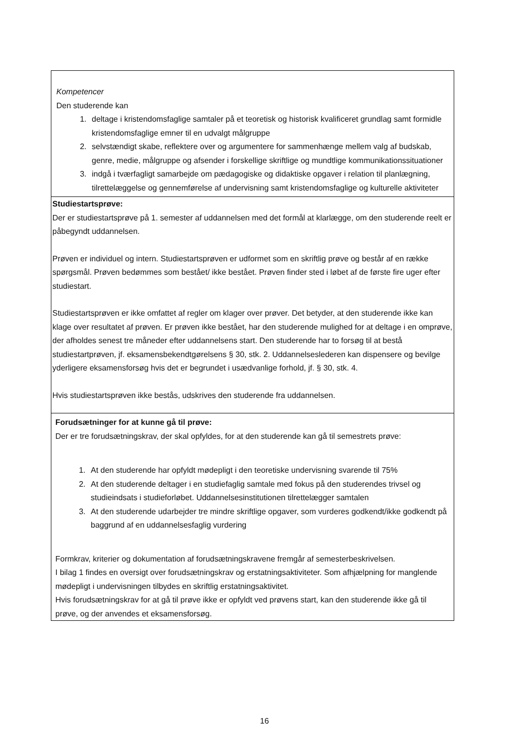| Kompetencer Den studerende kan 1. deltage i kristendomsfaglige samtaler på et teoretisk og historisk kvalificeret grundlag samt formidle kristendomsfaglige emner til en udvalgt målgruppe 2. selvstændigt skabe, reflektere over og argumentere for sammenhænge mellem valg af budskab, genre, medie, målgruppe og afsender i forskellige skriftlige og mundtlige kommunikationssituationer 3. indgå i tværfagligt samarbejde om pædagogiske og didaktiske opgaver i relation til planlægning, tilrettelæggelse og gennemførelse af undervisning samt kristendomsfaglige og kulturelle aktiviteter |
| Studiestartsprøve: Der er studiestartsprøve på 1. semester af uddannelsen med det formål at klarlægge, om den studerende reelt er påbegyndt uddannelsen. Prøven er individuel og intern. Studiestartsprøven er udformet som en skriftlig prøve og består af en række spørgsmål. Prøven bedømmes som bestået/ ikke bestået. Prøven finder sted i løbet af de første fire uger efter studiestart. Studiestartsprøven er ikke omfattet af regler om klager over prøver. Det betyder, at den studerende ikke kan klage over resultatet af prøven. Er prøven ikke bestået, har den studerende mulighed for at deltage i en omprøve, der afholdes senest tre måneder efter uddannelsens start. Den studerende har to forsøg til at bestå studiestartprøven, jf. eksamensbekendtgørelsens § 30, stk. 2. Uddannelseslederen kan dispensere og bevilge yderligere eksamensforsøg hvis det er begrundet i usædvanlige forhold, jf. § 30, stk. 4. Hvis studiestartsprøven ikke bestås, udskrives den studerende fra uddannelsen. |
| Forudsætninger for at kunne gå til prøve: Der er tre forudsætningskrav, der skal opfyldes, for at den studerende kan gå til semestrets prøve: 1. At den studerende har opfyldt mødepligt i den teoretiske undervisning svarende til 75% 2. At den studerende deltager i en studiefaglig samtale med fokus på den studerendes trivsel og studieindsats i studieforløbet. Uddannelsesinstitutionen tilrettelægger samtalen 3. At den studerende udarbejder tre mindre skriftlige opgaver, som vurderes godkendt/ikke godkendt på baggrund af en uddannelsesfaglig vurdering Formkrav, kriterier og dokumentation af forudsætningskravene fremgår af semesterbeskrivelsen. I bilag 1 findes en oversigt over forudsætningskrav og erstatningsaktiviteter. Som afhjælpning for manglende mødepligt i undervisningen tilbydes en skriftlig erstatningsaktivitet. Hvis forudsætningskrav for at gå til prøve ikke er opfyldt ved prøvens start, kan den studerende ikke gå til prøve, og der anvendes et eksamensforsøg. |
16